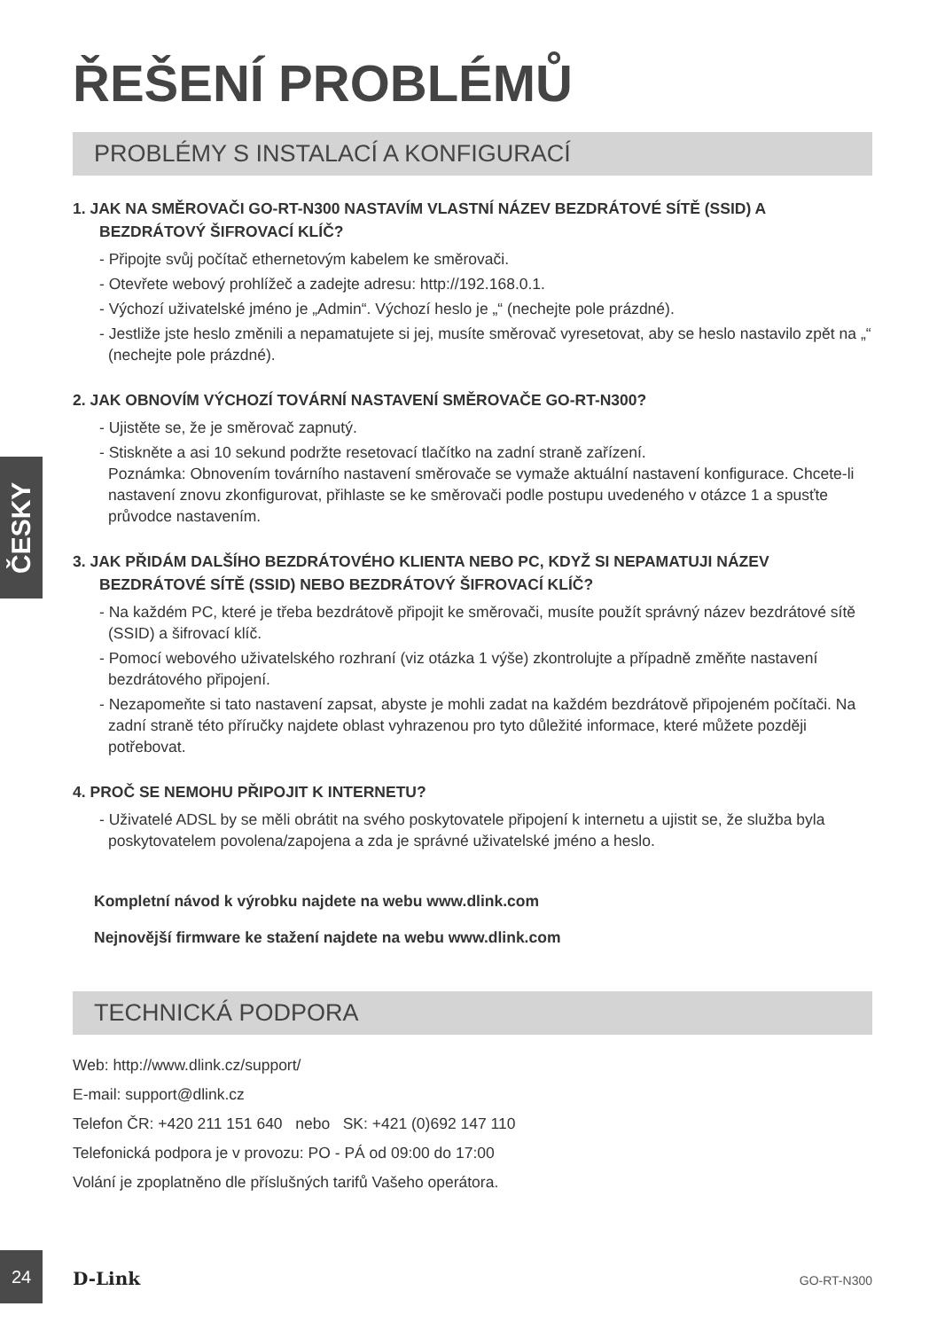ŘEŠENÍ PROBLÉMŮ
PROBLÉMY S INSTALACÍ A KONFIGURACÍ
1. JAK NA SMĚROVAČI GO-RT-N300 NASTAVÍM VLASTNÍ NÁZEV BEZDRÁTOVÉ SÍTĚ (SSID) A BEZDRÁTOVÝ ŠIFROVACÍ KLÍČ?
- Připojte svůj počítač ethernetovým kabelem ke směrovači.
- Otevřete webový prohlížeč a zadejte adresu: http://192.168.0.1.
- Výchozí uživatelské jméno je „Admin“. Výchozí heslo je „“ (nechejte pole prázdné).
- Jestliže jste heslo změnili a nepamatujete si jej, musíte směrovač vyresetovat, aby se heslo nastavilo zpět na „“ (nechejte pole prázdné).
2. JAK OBNOVÍM VÝCHOZÍ TOVÁRNÍ NASTAVENÍ SMĚROVAČE GO-RT-N300?
- Ujistěte se, že je směrovač zapnutý.
- Stiskněte a asi 10 sekund podržte resetovací tlačítko na zadní straně zařízení.
Poznámka: Obnovením továrního nastavení směrovače se vymaže aktuální nastavení konfigurace. Chcete-li nastavení znovu zkonfigurovat, přihlaste se ke směrovači podle postupu uvedeného v otázce 1 a spusťte průvodce nastavením.
3. JAK PŘIDÁM DALŠÍHO BEZDRÁTOVÉHO KLIENTA NEBO PC, KDYŽ SI NEPAMATUJI NÁZEV BEZDRÁTOVÉ SÍTĚ (SSID) NEBO BEZDRÁTOVÝ ŠIFROVACÍ KLÍČ?
- Na každém PC, které je třeba bezdrátově připojit ke směrovači, musíte použít správný název bezdrátové sítě (SSID) a šifrovací klíč.
- Pomocí webového uživatelského rozhraní (viz otázka 1 výše) zkontrolujte a případně změňte nastavení bezdrátového připojení.
- Nezapomeňte si tato nastavení zapsat, abyste je mohli zadat na každém bezdrátově připojeném počítači. Na zadní straně této příručky najdete oblast vyhrazenou pro tyto důležité informace, které můžete později potřebovat.
4. PROČ SE NEMOHU PŘIPOJIT K INTERNETU?
- Uživatelé ADSL by se měli obrátit na svého poskytovatele připojení k internetu a ujistit se, že služba byla poskytovatelem povolena/zapojena a zda je správné uživatelské jméno a heslo.
Kompletní návod k výrobku najdete na webu www.dlink.com
Nejnovější firmware ke stažení najdete na webu www.dlink.com
TECHNICKÁ PODPORA
Web: http://www.dlink.cz/support/
E-mail: support@dlink.cz
Telefon ČR: +420 211 151 640 nebo SK: +421 (0)692 147 110
Telefonická podpora je v provozu: PO - PÁ od 09:00 do 17:00
Volání je zpoplatněno dle příslušných tarifů Vašeho operátora.
ČESKY
24
D-Link GO-RT-N300